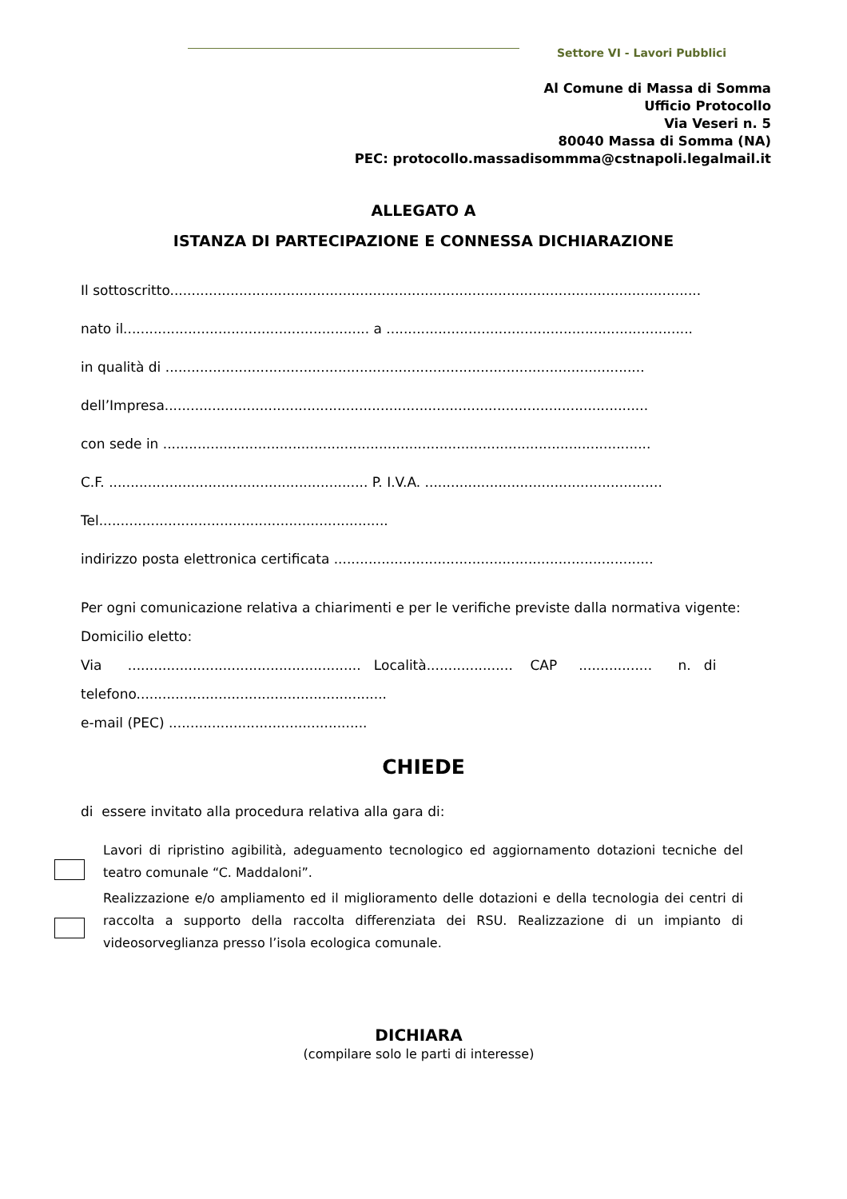Settore VI - Lavori Pubblici
Al Comune di Massa di Somma
Ufficio Protocollo
Via Veseri n. 5
80040 Massa di Somma (NA)
PEC: protocollo.massadisommma@cstnapoli.legalmail.it
ALLEGATO A
ISTANZA DI PARTECIPAZIONE E CONNESSA DICHIARAZIONE
Il sottoscritto...........................................................................................................................
nato il......................................................... a .......................................................................
in qualità di ...............................................................................................................
dell’Impresa................................................................................................................
con sede in .................................................................................................................
C.F. ............................................................ P. I.V.A. .......................................................
Tel...................................................................
indirizzo posta elettronica certificata ..........................................................................
Per ogni comunicazione relativa a chiarimenti e per le verifiche previste dalla normativa vigente:
Domicilio eletto:
Via ...................................................... Località.................... CAP ................. n. di
telefono..........................................................
e-mail (PEC) ..............................................
CHIEDE
di essere invitato alla procedura relativa alla gara di:
Lavori di ripristino agibilità, adeguamento tecnologico ed aggiornamento dotazioni tecniche del teatro comunale “C. Maddaloni”.
Realizzazione e/o ampliamento ed il miglioramento delle dotazioni e della tecnologia dei centri di raccolta a supporto della raccolta differenziata dei RSU. Realizzazione di un impianto di videosorveglianza presso l’isola ecologica comunale.
DICHIARA
(compilare solo le parti di interesse)